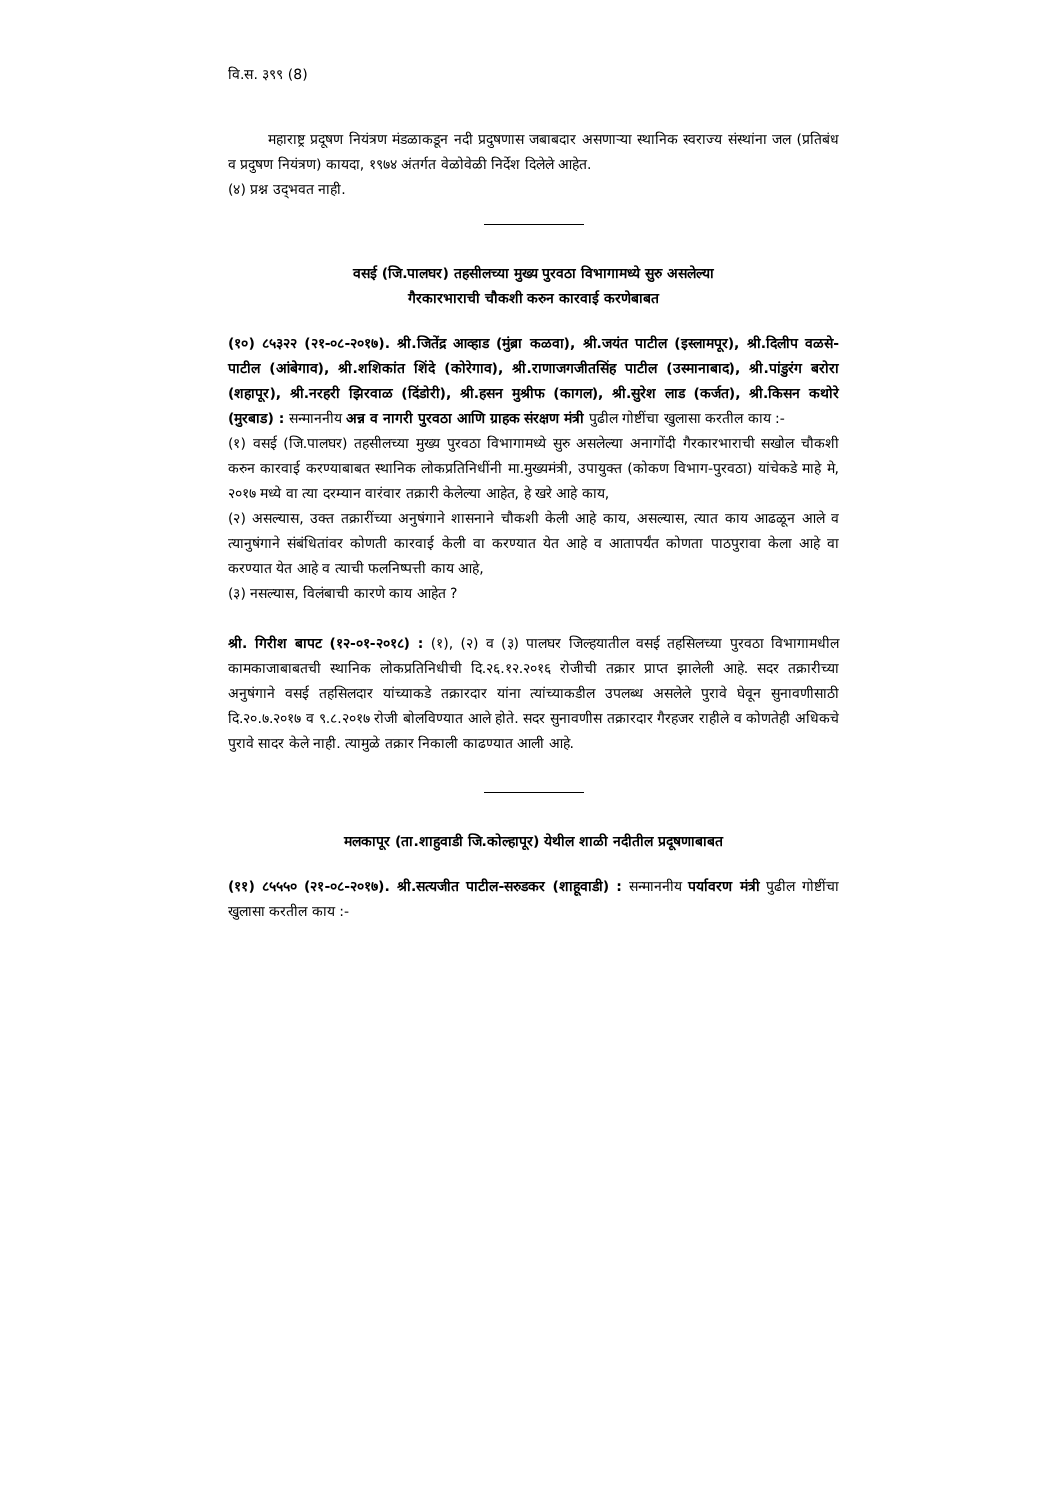वि.स. ३९९ (8)
महाराष्ट्र प्रदूषण नियंत्रण मंडळाकडून नदी प्रदुषणास जबाबदार असणाऱ्या स्थानिक स्वराज्य संस्थांना जल (प्रतिबंध व प्रदुषण नियंत्रण) कायदा, १९७४ अंतर्गत वेळोवेळी निर्देश दिलेले आहेत.
(४) प्रश्न उद्‌भवत नाही.
वसई (जि.पालघर) तहसीलच्या मुख्य पुरवठा विभागामध्ये सुरु असलेल्या
गैरकारभाराची चौकशी करुन कारवाई करणेबाबत
(१०) ८५३२२ (२१-०८-२०१७). श्री.जितेंद्र आव्हाड (मुंब्रा कळवा), श्री.जयंत पाटील (इस्लामपूर), श्री.दिलीप वळसे-पाटील (आंबेगाव), श्री.शशिकांत शिंदे (कोरेगाव), श्री.राणाजगजीतसिंह पाटील (उस्मानाबाद), श्री.पांडुरंग बरोरा (शहापूर), श्री.नरहरी झिरवाळ (दिंडोरी), श्री.हसन मुश्रीफ (कागल), श्री.सुरेश लाड (कर्जत), श्री.किसन कथोरे (मुरबाड) : सन्माननीय अन्न व नागरी पुरवठा आणि ग्राहक संरक्षण मंत्री पुढील गोष्टींचा खुलासा करतील काय :-
(१) वसई (जि.पालघर) तहसीलच्या मुख्य पुरवठा विभागामध्ये सुरु असलेल्या अनागोंदी गैरकारभाराची सखोल चौकशी करुन कारवाई करण्याबाबत स्थानिक लोकप्रतिनिधींनी मा.मुख्यमंत्री, उपायुक्त (कोकण विभाग-पुरवठा) यांचेकडे माहे मे, २०१७ मध्ये वा त्या दरम्यान वारंवार तक्रारी केलेल्या आहेत, हे खरे आहे काय,
(२) असल्यास, उक्त तक्रारींच्या अनुषंगाने शासनाने चौकशी केली आहे काय, असल्यास, त्यात काय आढळून आले व त्यानुषंगाने संबंधितांवर कोणती कारवाई केली वा करण्यात येत आहे व आतापर्यंत कोणता पाठपुरावा केला आहे वा करण्यात येत आहे व त्याची फलनिष्पत्ती काय आहे,
(३) नसल्यास, विलंबाची कारणे काय आहेत ?
श्री. गिरीश बापट (१२-०१-२०१८) : (१), (२) व (३) पालघर जिल्हयातील वसई तहसिलच्या पुरवठा विभागामधील कामकाजाबाबतची स्थानिक लोकप्रतिनिधीची दि.२६.१२.२०१६ रोजीची तक्रार प्राप्त झालेली आहे. सदर तक्रारीच्या अनुषंगाने वसई तहसिलदार यांच्याकडे तक्रारदार यांना त्यांच्याकडील उपलब्ध असलेले पुरावे घेवून सुनावणीसाठी दि.२०.७.२०१७ व ९.८.२०१७ रोजी बोलविण्यात आले होते. सदर सुनावणीस तक्रारदार गैरहजर राहीले व कोणतेही अधिकचे पुरावे सादर केले नाही. त्यामुळे तक्रार निकाली काढण्यात आली आहे.
मलकापूर (ता.शाहुवाडी जि.कोल्हापूर) येथील शाळी नदीतील प्रदूषणाबाबत
(११) ८५५५० (२१-०८-२०१७). श्री.सत्यजीत पाटील-सरुडकर (शाहूवाडी) : सन्माननीय पर्यावरण मंत्री पुढील गोष्टींचा खुलासा करतील काय :-